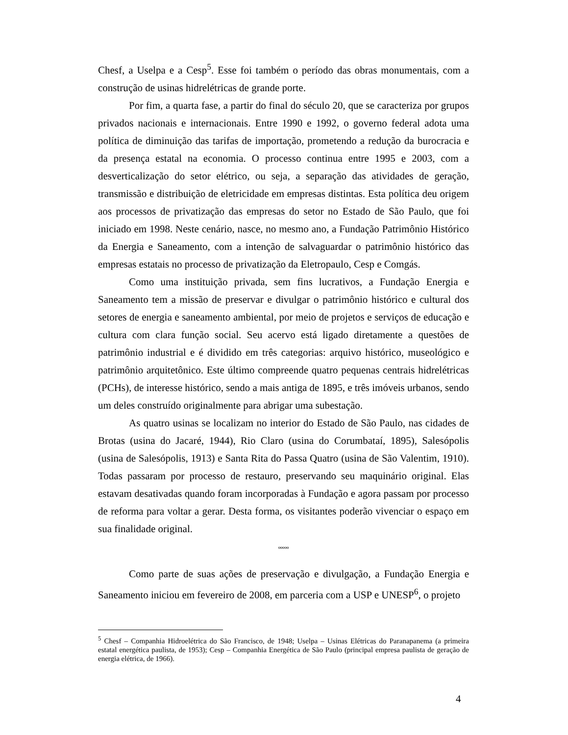Chesf, a Uselpa e a Cesp<sup>5</sup>. Esse foi também o período das obras monumentais, com a construção de usinas hidrelétricas de grande porte.
Por fim, a quarta fase, a partir do final do século 20, que se caracteriza por grupos privados nacionais e internacionais. Entre 1990 e 1992, o governo federal adota uma política de diminuição das tarifas de importação, prometendo a redução da burocracia e da presença estatal na economia. O processo continua entre 1995 e 2003, com a desverticalização do setor elétrico, ou seja, a separação das atividades de geração, transmissão e distribuição de eletricidade em empresas distintas. Esta política deu origem aos processos de privatização das empresas do setor no Estado de São Paulo, que foi iniciado em 1998. Neste cenário, nasce, no mesmo ano, a Fundação Patrimônio Histórico da Energia e Saneamento, com a intenção de salvaguardar o patrimônio histórico das empresas estatais no processo de privatização da Eletropaulo, Cesp e Comgás.
Como uma instituição privada, sem fins lucrativos, a Fundação Energia e Saneamento tem a missão de preservar e divulgar o patrimônio histórico e cultural dos setores de energia e saneamento ambiental, por meio de projetos e serviços de educação e cultura com clara função social. Seu acervo está ligado diretamente a questões de patrimônio industrial e é dividido em três categorias: arquivo histórico, museológico e patrimônio arquitetônico. Este último compreende quatro pequenas centrais hidrelétricas (PCHs), de interesse histórico, sendo a mais antiga de 1895, e três imóveis urbanos, sendo um deles construído originalmente para abrigar uma subestação.
As quatro usinas se localizam no interior do Estado de São Paulo, nas cidades de Brotas (usina do Jacaré, 1944), Rio Claro (usina do Corumbataí, 1895), Salesópolis (usina de Salesópolis, 1913) e Santa Rita do Passa Quatro (usina de São Valentim, 1910). Todas passaram por processo de restauro, preservando seu maquinário original. Elas estavam desativadas quando foram incorporadas à Fundação e agora passam por processo de reforma para voltar a gerar. Desta forma, os visitantes poderão vivenciar o espaço em sua finalidade original.
ººººº
Como parte de suas ações de preservação e divulgação, a Fundação Energia e Saneamento iniciou em fevereiro de 2008, em parceria com a USP e UNESP<sup>6</sup>, o projeto
<sup>5</sup> Chesf – Companhia Hidroelétrica do São Francisco, de 1948; Uselpa – Usinas Elétricas do Paranapanema (a primeira estatal energética paulista, de 1953); Cesp – Companhia Energética de São Paulo (principal empresa paulista de geração de energia elétrica, de 1966).
4